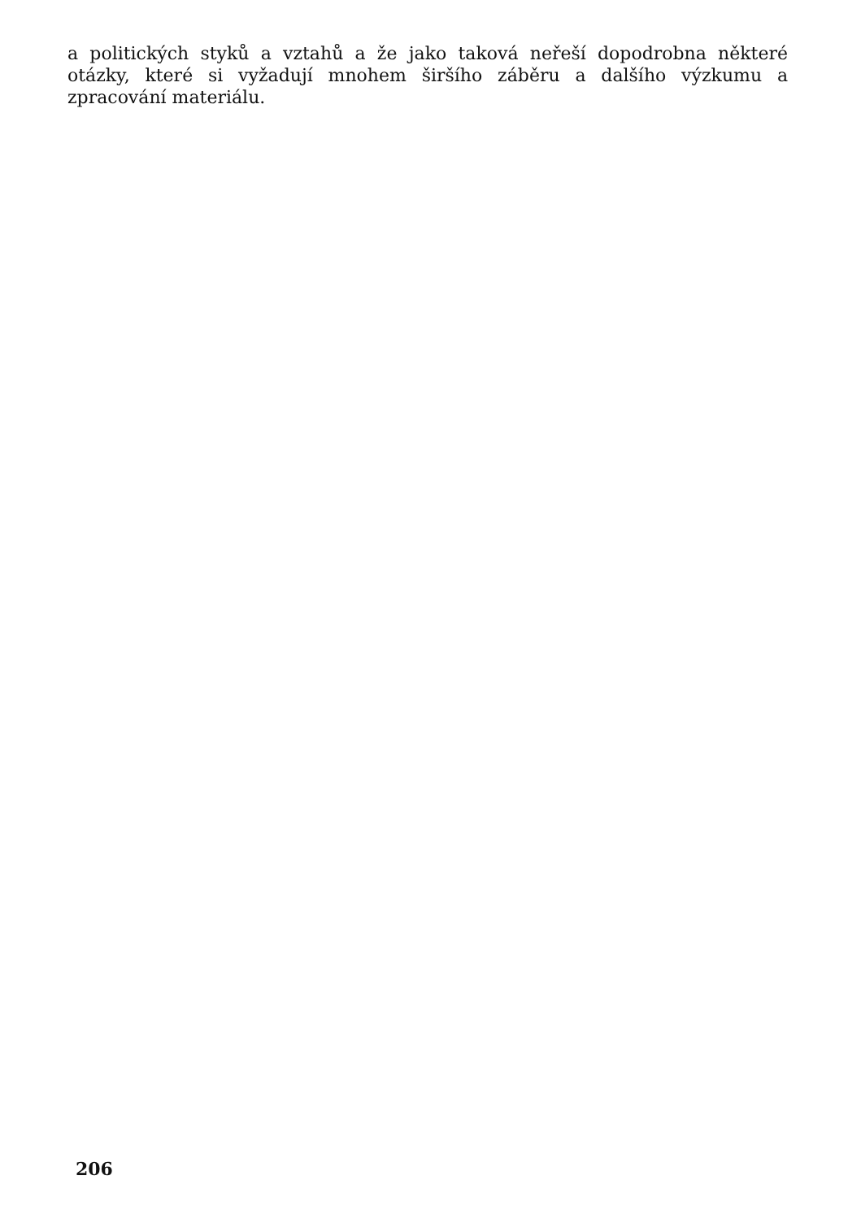a politických styků a vztahů a že jako taková neřeší dopodrobna některé otázky, které si vyžadují mnohem širšího záběru a dalšího výzkumu a zpracování materiálu.
206